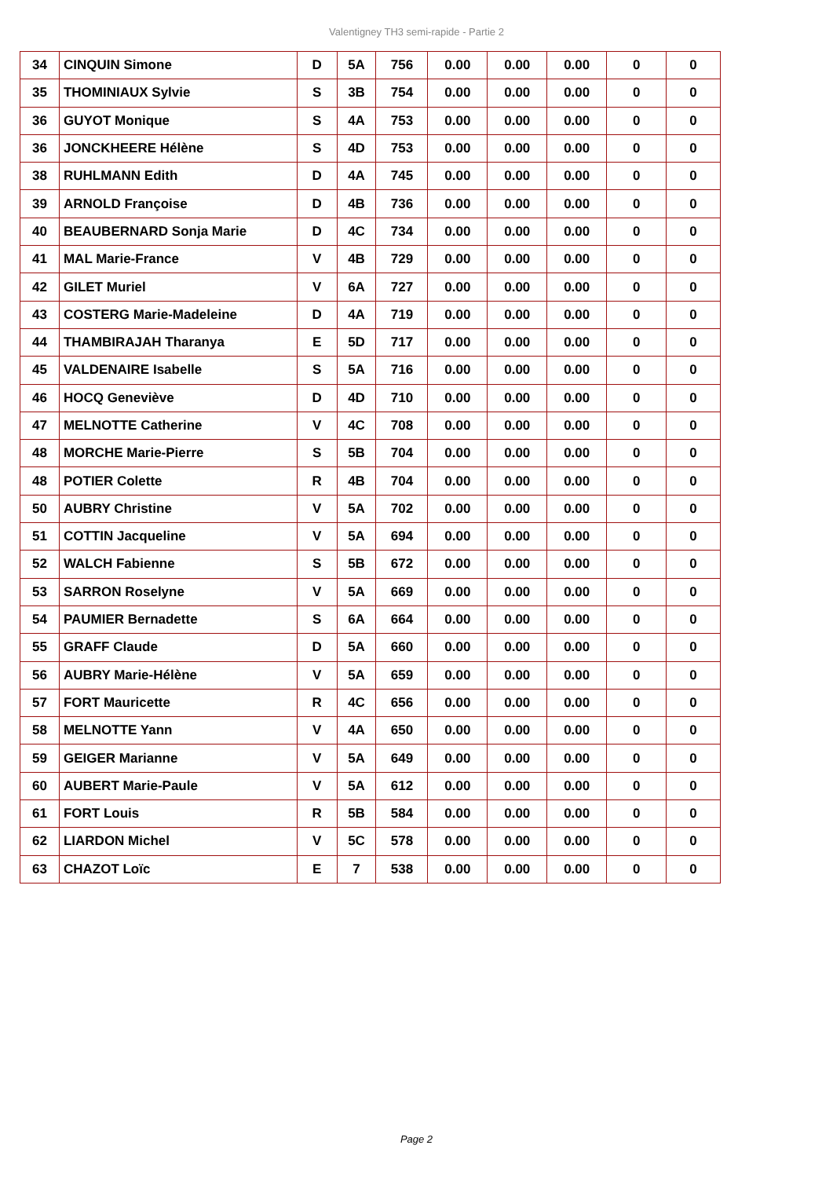Valentigney TH3 semi-rapide - Partie 2
| 34 | CINQUIN Simone | D | 5A | 756 | 0.00 | 0.00 | 0.00 | 0 | 0 |
| 35 | THOMINIAUX Sylvie | S | 3B | 754 | 0.00 | 0.00 | 0.00 | 0 | 0 |
| 36 | GUYOT Monique | S | 4A | 753 | 0.00 | 0.00 | 0.00 | 0 | 0 |
| 36 | JONCKHEERE Hélène | S | 4D | 753 | 0.00 | 0.00 | 0.00 | 0 | 0 |
| 38 | RUHLMANN Edith | D | 4A | 745 | 0.00 | 0.00 | 0.00 | 0 | 0 |
| 39 | ARNOLD Françoise | D | 4B | 736 | 0.00 | 0.00 | 0.00 | 0 | 0 |
| 40 | BEAUBERNARD Sonja Marie | D | 4C | 734 | 0.00 | 0.00 | 0.00 | 0 | 0 |
| 41 | MAL Marie-France | V | 4B | 729 | 0.00 | 0.00 | 0.00 | 0 | 0 |
| 42 | GILET Muriel | V | 6A | 727 | 0.00 | 0.00 | 0.00 | 0 | 0 |
| 43 | COSTERG Marie-Madeleine | D | 4A | 719 | 0.00 | 0.00 | 0.00 | 0 | 0 |
| 44 | THAMBIRAJAH Tharanya | E | 5D | 717 | 0.00 | 0.00 | 0.00 | 0 | 0 |
| 45 | VALDENAIRE Isabelle | S | 5A | 716 | 0.00 | 0.00 | 0.00 | 0 | 0 |
| 46 | HOCQ Geneviève | D | 4D | 710 | 0.00 | 0.00 | 0.00 | 0 | 0 |
| 47 | MELNOTTE Catherine | V | 4C | 708 | 0.00 | 0.00 | 0.00 | 0 | 0 |
| 48 | MORCHE Marie-Pierre | S | 5B | 704 | 0.00 | 0.00 | 0.00 | 0 | 0 |
| 48 | POTIER Colette | R | 4B | 704 | 0.00 | 0.00 | 0.00 | 0 | 0 |
| 50 | AUBRY Christine | V | 5A | 702 | 0.00 | 0.00 | 0.00 | 0 | 0 |
| 51 | COTTIN Jacqueline | V | 5A | 694 | 0.00 | 0.00 | 0.00 | 0 | 0 |
| 52 | WALCH Fabienne | S | 5B | 672 | 0.00 | 0.00 | 0.00 | 0 | 0 |
| 53 | SARRON Roselyne | V | 5A | 669 | 0.00 | 0.00 | 0.00 | 0 | 0 |
| 54 | PAUMIER Bernadette | S | 6A | 664 | 0.00 | 0.00 | 0.00 | 0 | 0 |
| 55 | GRAFF Claude | D | 5A | 660 | 0.00 | 0.00 | 0.00 | 0 | 0 |
| 56 | AUBRY Marie-Hélène | V | 5A | 659 | 0.00 | 0.00 | 0.00 | 0 | 0 |
| 57 | FORT Mauricette | R | 4C | 656 | 0.00 | 0.00 | 0.00 | 0 | 0 |
| 58 | MELNOTTE Yann | V | 4A | 650 | 0.00 | 0.00 | 0.00 | 0 | 0 |
| 59 | GEIGER Marianne | V | 5A | 649 | 0.00 | 0.00 | 0.00 | 0 | 0 |
| 60 | AUBERT Marie-Paule | V | 5A | 612 | 0.00 | 0.00 | 0.00 | 0 | 0 |
| 61 | FORT Louis | R | 5B | 584 | 0.00 | 0.00 | 0.00 | 0 | 0 |
| 62 | LIARDON Michel | V | 5C | 578 | 0.00 | 0.00 | 0.00 | 0 | 0 |
| 63 | CHAZOT Loïc | E | 7 | 538 | 0.00 | 0.00 | 0.00 | 0 | 0 |
Page 2